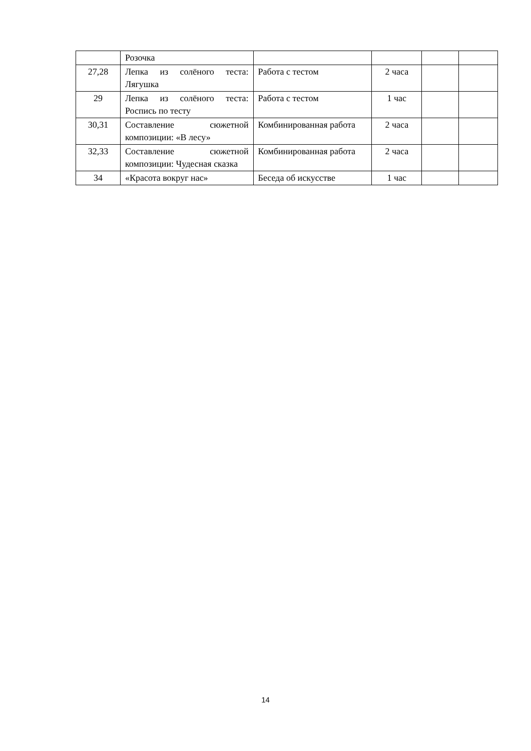| | Розочка | | | | |
| 27,28 | Лепка из солёного теста: Лягушка | Работа с тестом | 2 часа | | |
| 29 | Лепка из солёного теста: Роспись по тесту | Работа с тестом | 1 час | | |
| 30,31 | Составление сюжетной композиции: «В лесу» | Комбинированная работа | 2 часа | | |
| 32,33 | Составление сюжетной композиции: Чудесная сказка | Комбинированная работа | 2 часа | | |
| 34 | «Красота вокруг нас» | Беседа об искусстве | 1 час | | |
14